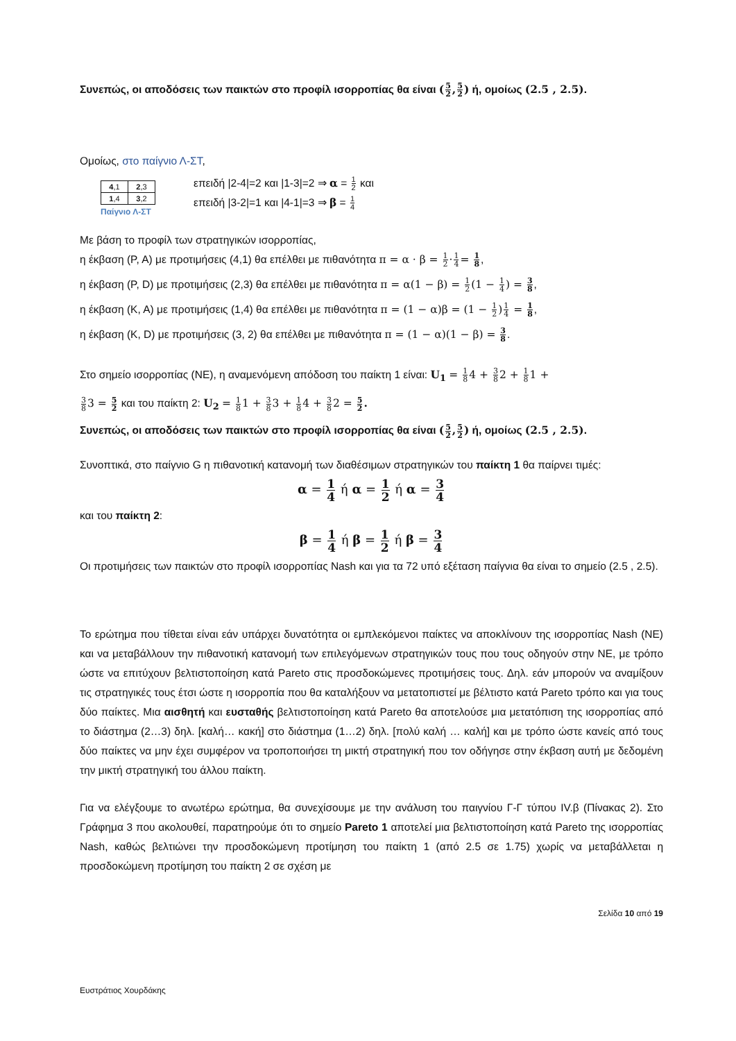Συνεπώς, οι αποδόσεις των παικτών στο προφίλ ισορροπίας θα είναι (5 2,5 2) ή, ομοίως (2.5 , 2.5).
Ομοίως, στο παίγνιο Λ-ΣΤ,
| 4 ,1 | 2 ,3 |
| 1 ,4 | 3 ,2 |
Παίγνιο Λ-ΣΤ
επειδή |2-4|=2 και |1-3|=2 ⇒ α = 1 2 και
επειδή |3-2|=1 και |4-1|=3 ⇒ β = 1 4
Με βάση το προφίλ των στρατηγικών ισορροπίας,
η έκβαση (P, A) με προτιμήσεις (4,1) θα επέλθει με πιθανότητα π = α · β = 1 2·1 4= 1 8,
η έκβαση (P, D) με προτιμήσεις (2,3) θα επέλθει με πιθανότητα π = α(1 − β) = 1 2(1 − 1 4) = 3 8,
η έκβαση (K, A) με προτιμήσεις (1,4) θα επέλθει με πιθανότητα π = (1 − α)β = (1 − 1 2)1 4 = 1 8,
η έκβαση (K, D) με προτιμήσεις (3, 2) θα επέλθει με πιθανότητα π = (1 − α)(1 − β) = 3 8.
Στο σημείο ισορροπίας (NE), η αναμενόμενη απόδοση του παίκτη 1 είναι: U<sub>1</sub> = 1 84 + 3 82 + 1 81 +
3 83 = 5 2 και του παίκτη 2: U<sub>2</sub> = 1 81 + 3 83 + 1 84 + 3 82 = 5 2.
Συνεπώς, οι αποδόσεις των παικτών στο προφίλ ισορροπίας θα είναι (5 2,5 2) ή, ομοίως (2.5 , 2.5).
Συνοπτικά, στο παίγνιο G η πιθανοτική κατανομή των διαθέσιμων στρατηγικών του παίκτη 1 θα παίρνει τιμές:
α = 1 4 ή α = 1 2 ή α = 3 4
και του παίκτη 2:
β = 1 4 ή β = 1 2 ή β = 3 4
Οι προτιμήσεις των παικτών στο προφίλ ισορροπίας Nash και για τα 72 υπό εξέταση παίγνια θα είναι το σημείο (2.5 , 2.5).
Το ερώτημα που τίθεται είναι εάν υπάρχει δυνατότητα οι εμπλεκόμενοι παίκτες να αποκλίνουν της ισορροπίας Nash (NE) και να μεταβάλλουν την πιθανοτική κατανομή των επιλεγόμενων στρατηγικών τους που τους οδηγούν στην NE, με τρόπο ώστε να επιτύχουν βελτιστοποίηση κατά Pareto στις προσδοκώμενες προτιμήσεις τους. Δηλ. εάν μπορούν να αναμίξουν τις στρατηγικές τους έτσι ώστε η ισορροπία που θα καταλήξουν να μετατοπιστεί με βέλτιστο κατά Pareto τρόπο και για τους δύο παίκτες. Μια αισθητή και ευσταθής βελτιστοποίηση κατά Pareto θα αποτελούσε μια μετατόπιση της ισορροπίας από το διάστημα (2…3) δηλ. [καλή… κακή] στο διάστημα (1…2) δηλ. [πολύ καλή … καλή] και με τρόπο ώστε κανείς από τους δύο παίκτες να μην έχει συμφέρον να τροποποιήσει τη μικτή στρατηγική που τον οδήγησε στην έκβαση αυτή με δεδομένη την μικτή στρατηγική του άλλου παίκτη.
Για να ελέγξουμε το ανωτέρω ερώτημα, θα συνεχίσουμε με την ανάλυση του παιγνίου Γ-Γ τύπου IV.β (Πίνακας 2). Στο Γράφημα 3 που ακολουθεί, παρατηρούμε ότι το σημείο Pareto 1 αποτελεί μια βελτιστοποίηση κατά Pareto της ισορροπίας Nash, καθώς βελτιώνει την προσδοκώμενη προτίμηση του παίκτη 1 (από 2.5 σε 1.75) χωρίς να μεταβάλλεται η προσδοκώμενη προτίμηση του παίκτη 2 σε σχέση με
Σελίδα 10 από 19
Ευστράτιος Χουρδάκης